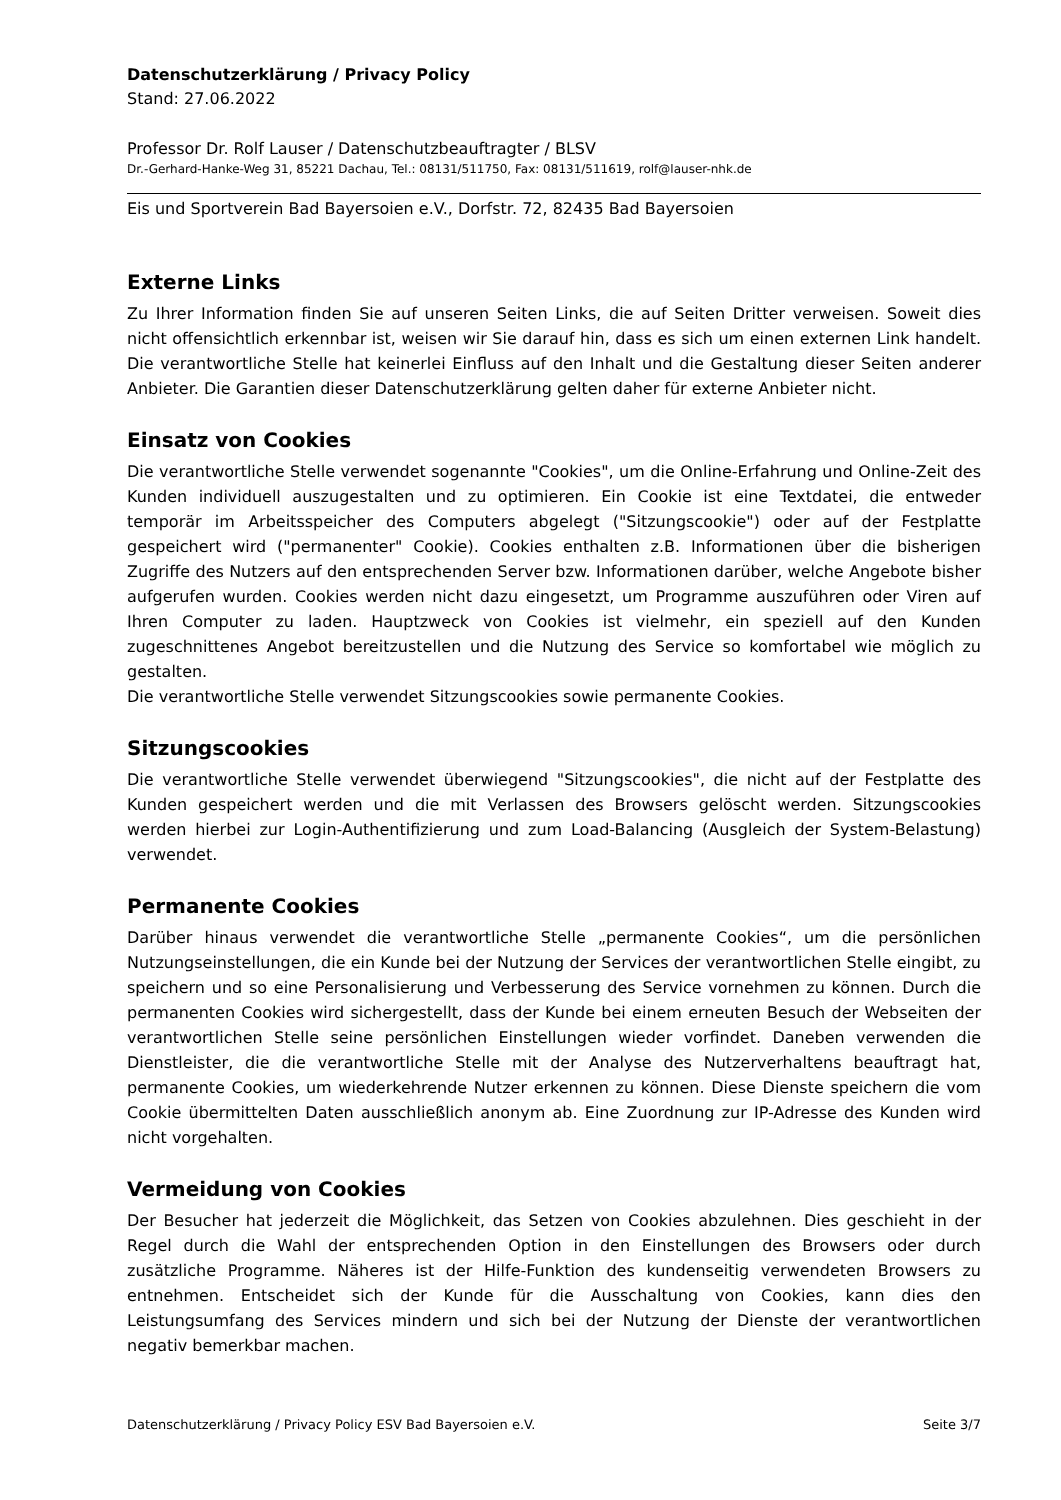Datenschutzerklärung / Privacy Policy
Stand: 27.06.2022
Professor Dr. Rolf Lauser / Datenschutzbeauftragter / BLSV
Dr.-Gerhard-Hanke-Weg 31, 85221 Dachau, Tel.: 08131/511750, Fax: 08131/511619, rolf@lauser-nhk.de
Eis und Sportverein Bad Bayersoien e.V., Dorfstr. 72, 82435 Bad Bayersoien
Externe Links
Zu Ihrer Information finden Sie auf unseren Seiten Links, die auf Seiten Dritter verweisen. Soweit dies nicht offensichtlich erkennbar ist, weisen wir Sie darauf hin, dass es sich um einen externen Link handelt. Die verantwortliche Stelle hat keinerlei Einfluss auf den Inhalt und die Gestaltung dieser Seiten anderer Anbieter. Die Garantien dieser Datenschutzerklärung gelten daher für externe Anbieter nicht.
Einsatz von Cookies
Die verantwortliche Stelle verwendet sogenannte "Cookies", um die Online-Erfahrung und Online-Zeit des Kunden individuell auszugestalten und zu optimieren. Ein Cookie ist eine Textdatei, die entweder temporär im Arbeitsspeicher des Computers abgelegt ("Sitzungscookie") oder auf der Festplatte gespeichert wird ("permanenter" Cookie). Cookies enthalten z.B. Informationen über die bisherigen Zugriffe des Nutzers auf den entsprechenden Server bzw. Informationen darüber, welche Angebote bisher aufgerufen wurden. Cookies werden nicht dazu eingesetzt, um Programme auszuführen oder Viren auf Ihren Computer zu laden. Hauptzweck von Cookies ist vielmehr, ein speziell auf den Kunden zugeschnittenes Angebot bereitzustellen und die Nutzung des Service so komfortabel wie möglich zu gestalten.
Die verantwortliche Stelle verwendet Sitzungscookies sowie permanente Cookies.
Sitzungscookies
Die verantwortliche Stelle verwendet überwiegend "Sitzungscookies", die nicht auf der Festplatte des Kunden gespeichert werden und die mit Verlassen des Browsers gelöscht werden. Sitzungscookies werden hierbei zur Login-Authentifizierung und zum Load-Balancing (Ausgleich der System-Belastung) verwendet.
Permanente Cookies
Darüber hinaus verwendet die verantwortliche Stelle „permanente Cookies“, um die persönlichen Nutzungseinstellungen, die ein Kunde bei der Nutzung der Services der verantwortlichen Stelle eingibt, zu speichern und so eine Personalisierung und Verbesserung des Service vornehmen zu können. Durch die permanenten Cookies wird sichergestellt, dass der Kunde bei einem erneuten Besuch der Webseiten der verantwortlichen Stelle seine persönlichen Einstellungen wieder vorfindet. Daneben verwenden die Dienstleister, die die verantwortliche Stelle mit der Analyse des Nutzerverhaltens beauftragt hat, permanente Cookies, um wiederkehrende Nutzer erkennen zu können. Diese Dienste speichern die vom Cookie übermittelten Daten ausschließlich anonym ab. Eine Zuordnung zur IP-Adresse des Kunden wird nicht vorgehalten.
Vermeidung von Cookies
Der Besucher hat jederzeit die Möglichkeit, das Setzen von Cookies abzulehnen. Dies geschieht in der Regel durch die Wahl der entsprechenden Option in den Einstellungen des Browsers oder durch zusätzliche Programme. Näheres ist der Hilfe-Funktion des kundenseitig verwendeten Browsers zu entnehmen. Entscheidet sich der Kunde für die Ausschaltung von Cookies, kann dies den Leistungsumfang des Services mindern und sich bei der Nutzung der Dienste der verantwortlichen negativ bemerkbar machen.
Datenschutzerklärung / Privacy Policy ESV Bad Bayersoien e.V. Seite 3/7